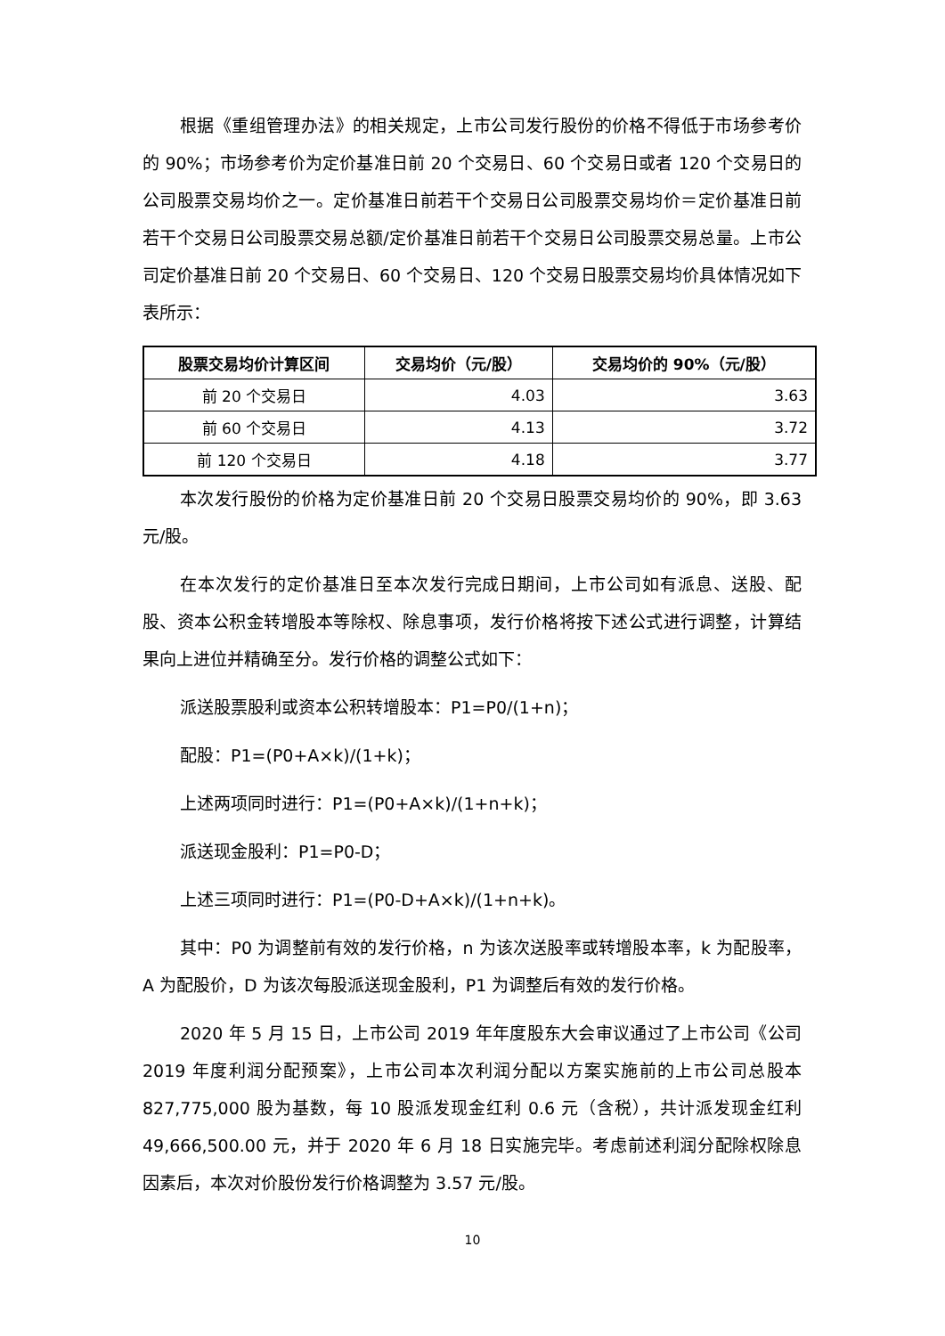根据《重组管理办法》的相关规定，上市公司发行股份的价格不得低于市场参考价的 90%；市场参考价为定价基准日前 20 个交易日、60 个交易日或者 120 个交易日的公司股票交易均价之一。定价基准日前若干个交易日公司股票交易均价＝定价基准日前若干个交易日公司股票交易总额/定价基准日前若干个交易日公司股票交易总量。上市公司定价基准日前 20 个交易日、60 个交易日、120 个交易日股票交易均价具体情况如下表所示：
| 股票交易均价计算区间 | 交易均价（元/股） | 交易均价的 90%（元/股） |
| --- | --- | --- |
| 前 20 个交易日 | 4.03 | 3.63 |
| 前 60 个交易日 | 4.13 | 3.72 |
| 前 120 个交易日 | 4.18 | 3.77 |
本次发行股份的价格为定价基准日前 20 个交易日股票交易均价的 90%，即 3.63 元/股。
在本次发行的定价基准日至本次发行完成日期间，上市公司如有派息、送股、配股、资本公积金转增股本等除权、除息事项，发行价格将按下述公式进行调整，计算结果向上进位并精确至分。发行价格的调整公式如下：
派送股票股利或资本公积转增股本：P1=P0/(1+n)；
配股：P1=(P0+A×k)/(1+k)；
上述两项同时进行：P1=(P0+A×k)/(1+n+k)；
派送现金股利：P1=P0-D；
上述三项同时进行：P1=(P0-D+A×k)/(1+n+k)。
其中：P0 为调整前有效的发行价格，n 为该次送股率或转增股本率，k 为配股率，A 为配股价，D 为该次每股派送现金股利，P1 为调整后有效的发行价格。
2020 年 5 月 15 日，上市公司 2019 年年度股东大会审议通过了上市公司《公司 2019 年度利润分配预案》，上市公司本次利润分配以方案实施前的上市公司总股本 827,775,000 股为基数，每 10 股派发现金红利 0.6 元（含税），共计派发现金红利 49,666,500.00 元，并于 2020 年 6 月 18 日实施完毕。考虑前述利润分配除权除息因素后，本次对价股份发行价格调整为 3.57 元/股。
10